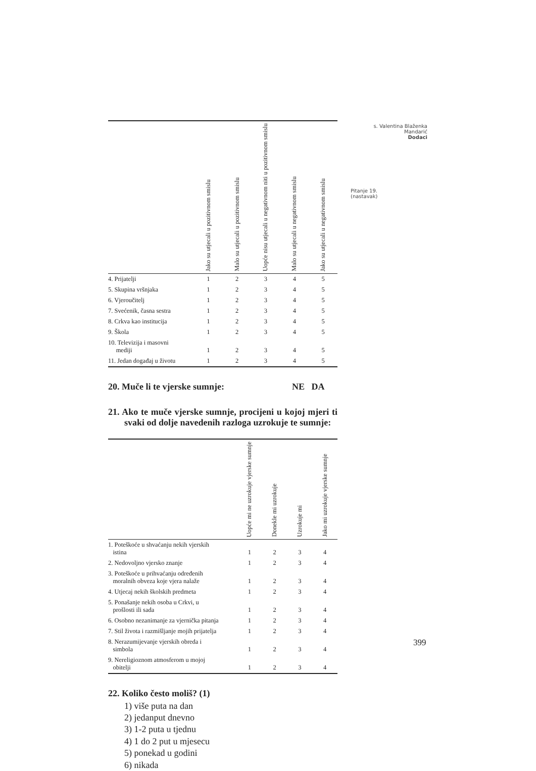s. Valentina Blaženka Mandarić
Dodaci
Pitanje 19.
(nastavak)
| | Jako su utjecali u pozitivnom smislu | Malo su utjecali u pozitivnom smislu | Uopće nisu utjecali u negativnom niti u pozitivnom smislu | Malo su utjecali u negativnom smislu | Jako su utjecali u negativnom smislu |
| --- | --- | --- | --- | --- | --- |
| 4. Prijatelji | 1 | 2 | 3 | 4 | 5 |
| 5. Skupina vršnjaka | 1 | 2 | 3 | 4 | 5 |
| 6. Vjeroučitelj | 1 | 2 | 3 | 4 | 5 |
| 7. Svećenik, časna sestra | 1 | 2 | 3 | 4 | 5 |
| 8. Crkva kao institucija | 1 | 2 | 3 | 4 | 5 |
| 9. Škola | 1 | 2 | 3 | 4 | 5 |
| 10. Televizija i masovni mediji | 1 | 2 | 3 | 4 | 5 |
| 11. Jedan događaj u životu | 1 | 2 | 3 | 4 | 5 |
20. Muče li te vjerske sumnje: NE DA
21. Ako te muče vjerske sumnje, procijeni u kojoj mjeri ti svaki od dolje navedenih razloga uzrokuje te sumnje:
| | Uopće mi ne uzrokuje vjerske sumnje | Donekle mi uzrokuje | Uzrokuje mi | Jako mi uzrokuje vjerske sumnje |
| --- | --- | --- | --- | --- |
| 1. Poteškoće u shvaćanju nekih vjerskih istina | 1 | 2 | 3 | 4 |
| 2. Nedovoljno vjersko znanje | 1 | 2 | 3 | 4 |
| 3. Poteškoće u prihvaćanju određenih moralnih obveza koje vjera nalaže | 1 | 2 | 3 | 4 |
| 4. Utjecaj nekih školskih predmeta | 1 | 2 | 3 | 4 |
| 5. Ponašanje nekih osoba u Crkvi, u prošlosti ili sada | 1 | 2 | 3 | 4 |
| 6. Osobno nezanimanje za vjernička pitanja | 1 | 2 | 3 | 4 |
| 7. Stil života i razmišljanje mojih prijatelja | 1 | 2 | 3 | 4 |
| 8. Nerazumijevanje vjerskih obreda i simbola | 1 | 2 | 3 | 4 |
| 9. Nereligioznom atmosferom u mojoj obitelji | 1 | 2 | 3 | 4 |
22. Koliko često moliš? (1)
1) više puta na dan
2) jedanput dnevno
3) 1-2 puta u tjednu
4) 1 do 2 put u mjesecu
5) ponekad u godini
6) nikada
399